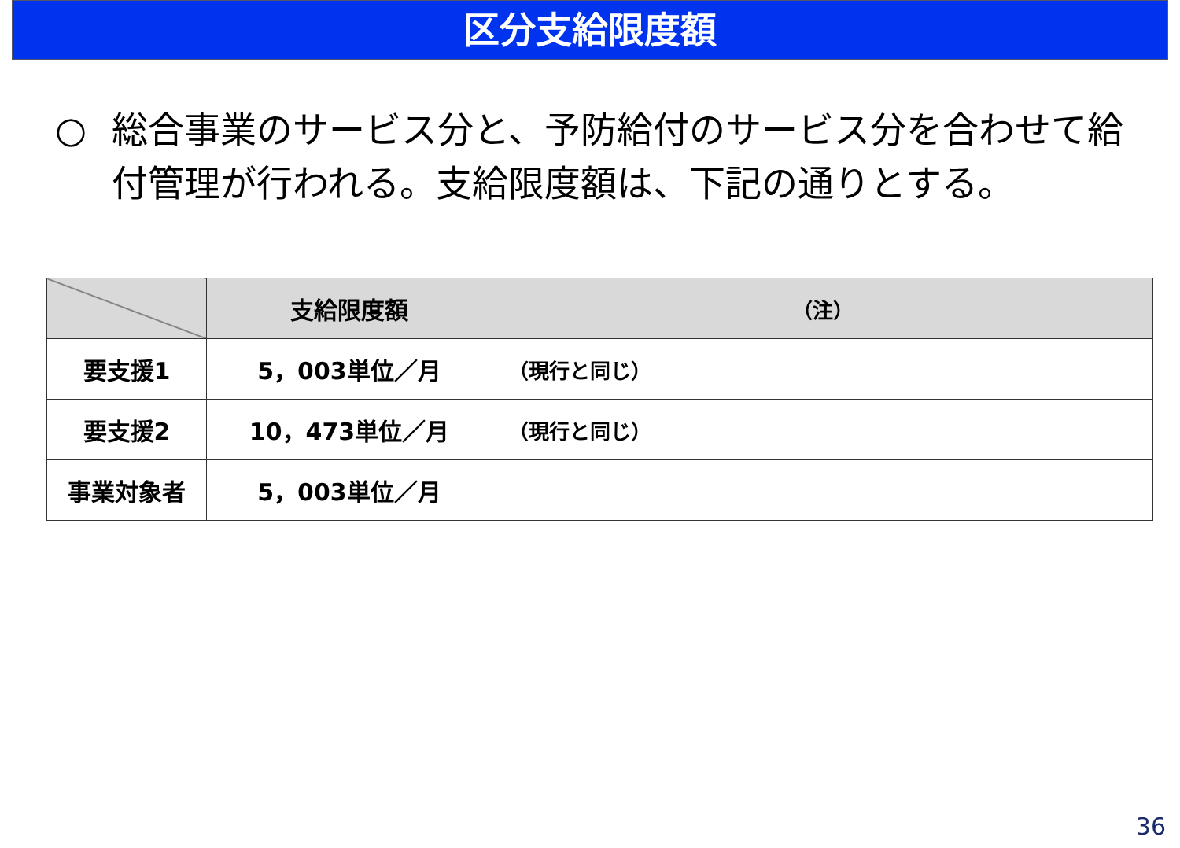区分支給限度額
○ 総合事業のサービス分と、予防給付のサービス分を合わせて給付管理が行われる。支給限度額は、下記の通りとする。
| | 支給限度額 | （注） |
| --- | --- | --- |
| 要支援1 | 5，003単位／月 | （現行と同じ） |
| 要支援2 | 10，473単位／月 | （現行と同じ） |
| 事業対象者 | 5，003単位／月 | |
36